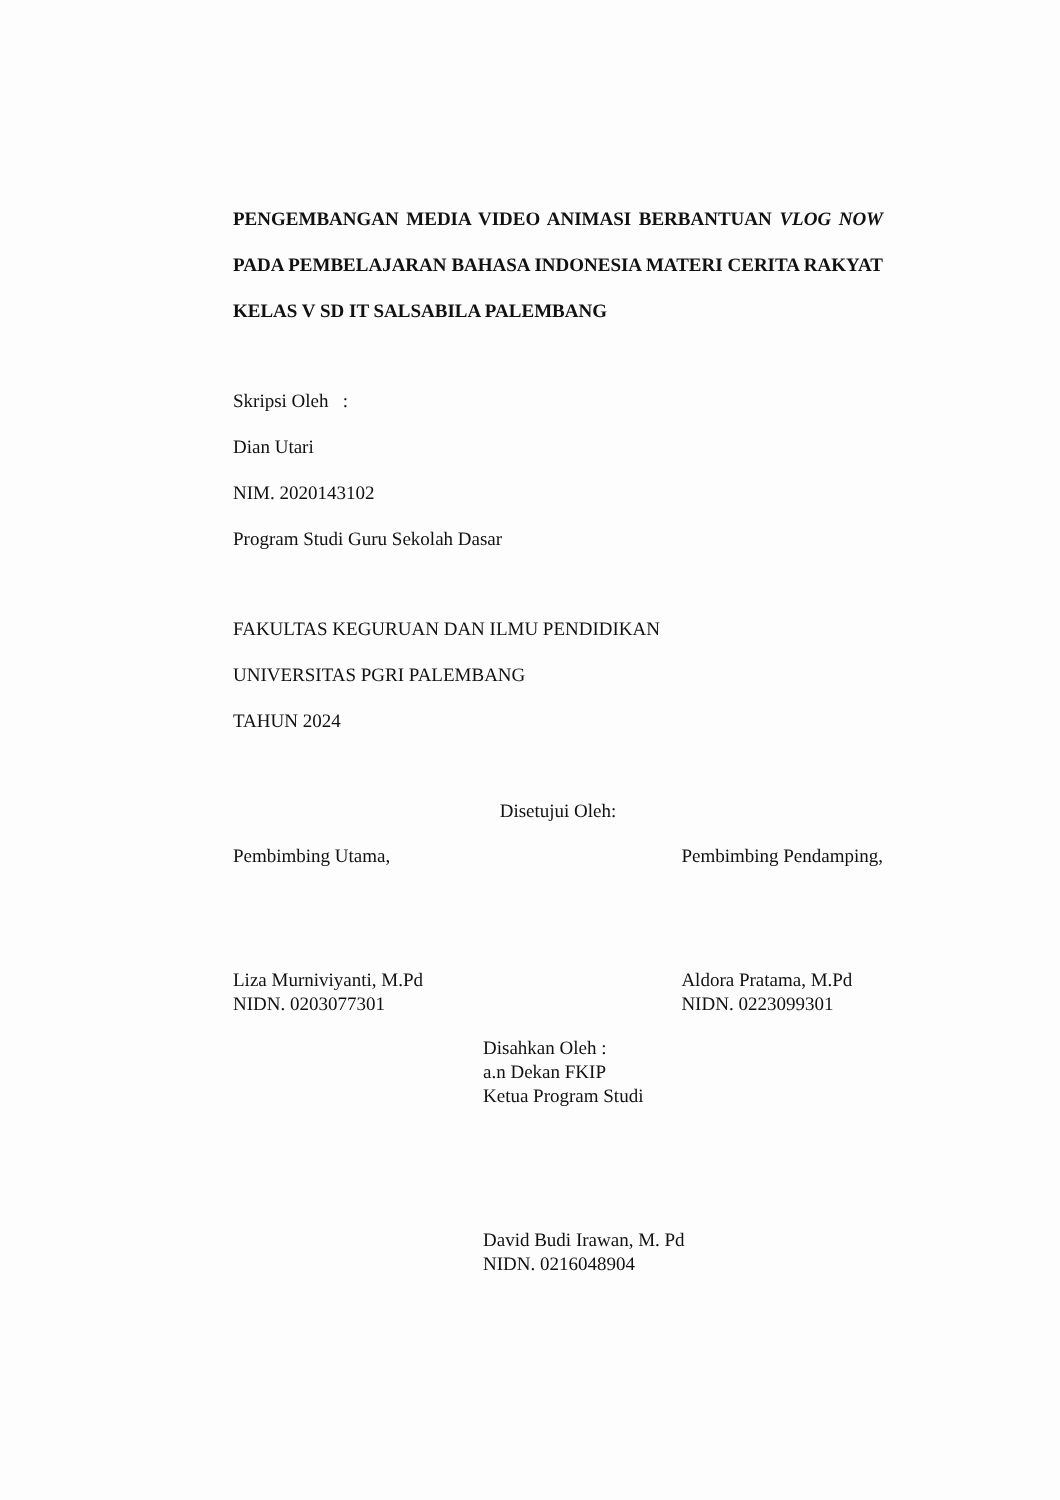PENGEMBANGAN MEDIA VIDEO ANIMASI BERBANTUAN VLOG NOW PADA PEMBELAJARAN BAHASA INDONESIA MATERI CERITA RAKYAT KELAS V SD IT SALSABILA PALEMBANG
Skripsi Oleh :
Dian Utari
NIM. 2020143102
Program Studi Guru Sekolah Dasar
FAKULTAS KEGURUAN DAN ILMU PENDIDIKAN
UNIVERSITAS PGRI PALEMBANG
TAHUN 2024
Disetujui Oleh:
Pembimbing Utama,
Liza Murniviyanti, M.Pd
NIDN. 0203077301
Pembimbing Pendamping,
Aldora Pratama, M.Pd
NIDN. 0223099301
Disahkan Oleh :
a.n Dekan FKIP
Ketua Program Studi
David Budi Irawan, M. Pd
NIDN. 0216048904